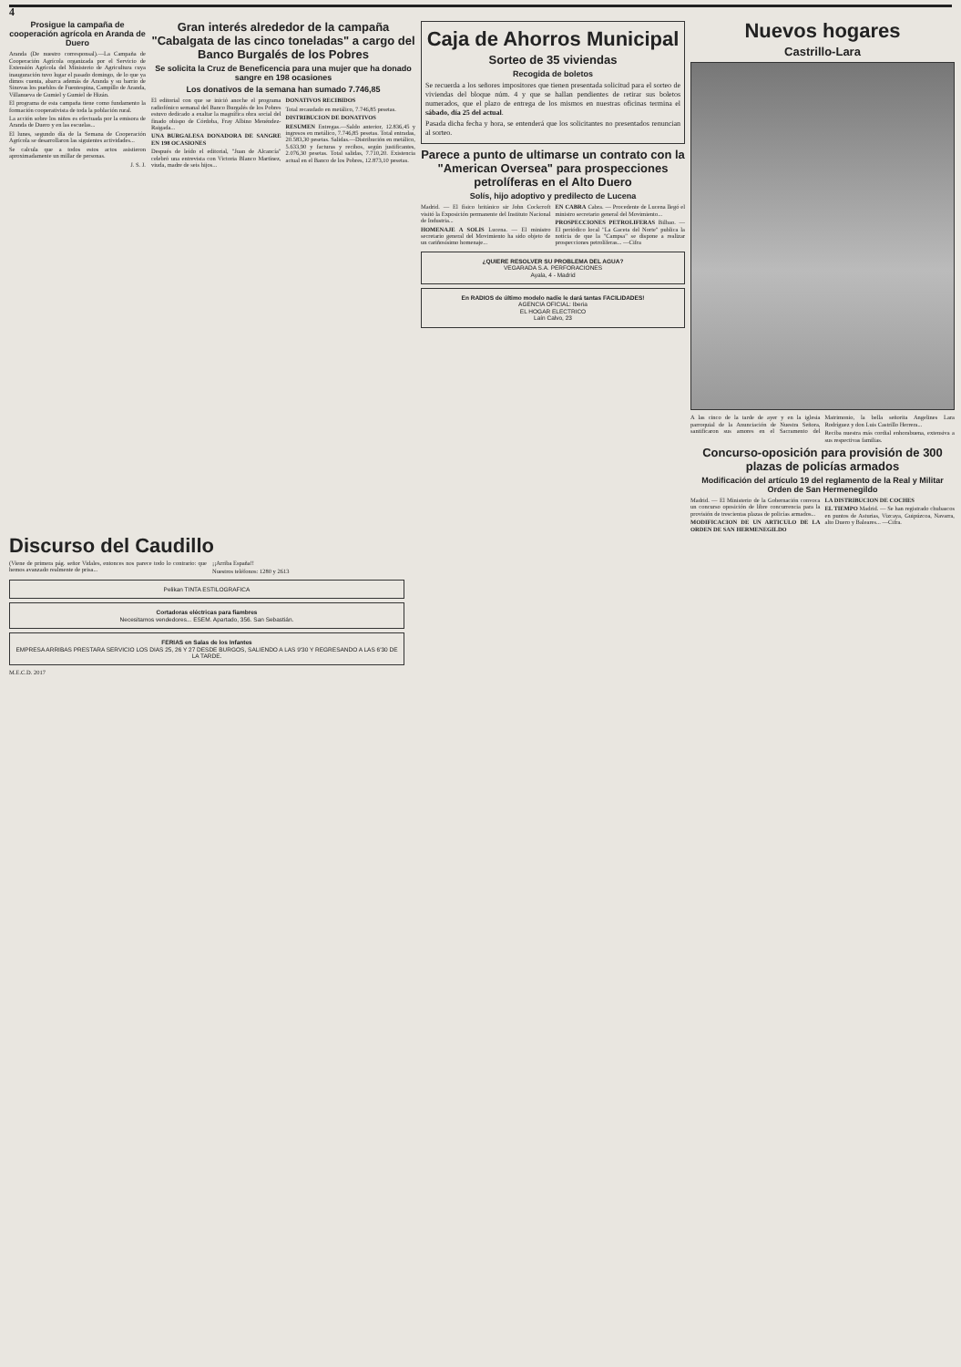4
Prosigue la campaña de cooperación agrícola en Aranda de Duero
Aranda (De nuestro corresponsal).—La Campaña de Cooperación Agrícola organizada por el Servicio de Extensión Agrícola del Ministerio de Agricultura cuya inauguración tuvo lugar el pasado domingo, de lo que ya dimos cuenta, abarca además de Aranda y su barrio de Sinovas los pueblos de Fuentespina, Campillo de Aranda, Villanueva de Gumiel y Gumiel de Hizán.
El programa de esta campaña tiene como fundamento la formación cooperativista de toda la población rural.
La acción sobre los niños es efectuada por la emisora de Aranda de Duero y en las escuelas...
El lunes, segundo día de la Semana de Cooperación Agrícola se desarrollaron las siguientes actividades...
Se calcula que a todos estos actos asistieron aproximadamente un millar de personas.
J. S. J.
Gran interés alrededor de la campaña "Cabalgata de las cinco toneladas" a cargo del Banco Burgalés de los Pobres
Se solicita la Cruz de Beneficencia para una mujer que ha donado sangre en 198 ocasiones
Los donativos de la semana han sumado 7.746,85
El editorial con que se inició anoche el programa radiofónico semanal del Banco Burgalés de los Pobres estuvo dedicado a exaltar la magnífica obra social del finado obispo de Córdoba, Fray Albino Menéndez-Raigada...
UNA BURGALESA DONADORA DE SANGRE EN 198 OCASIONES
Después de leído el editorial, "Juan de Alcancía" celebró una entrevista con Victoria Blanco Martínez, viuda, madre de seis hijos...
DONATIVOS RECIBIDOS
Total recaudado en metálico, 7.746,85 pesetas.
DISTRIBUCION DE DONATIVOS
RESUMEN Entregas.—Saldo anterior, 12.836,45 y ingresos en metálico, 7.746,85 pesetas. Total entradas, 20.583,30 pesetas. Salidas.—Distribución en metálico, 5.633,90 y facturas y recibos, según justificantes, 2.076,30 pesetas. Total salidas, 7.710,20. Existencia actual en el Banco de los Pobres, 12.873,10 pesetas.
Caja de Ahorros Municipal
Sorteo de 35 viviendas
Recogida de boletos
Se recuerda a los señores impositores que tienen presentada solicitud para el sorteo de viviendas del bloque núm. 4 y que se hallan pendientes de retirar sus boletos numerados, que el plazo de entrega de los mismos en nuestras oficinas termina el sábado, día 25 del actual.
Pasada dicha fecha y hora, se entenderá que los solicitantes no presentados renuncian al sorteo.
Parece a punto de ultimarse un contrato con la "American Oversea" para prospecciones petrolíferas en el Alto Duero
Solís, hijo adoptivo y predilecto de Lucena
Madrid. — El físico británico sir John Cockcroft visitó la Exposición permanente del Instituto Nacional de Industria...
HOMENAJE A SOLIS Lucena. — El ministro secretario general del Movimiento ha sido objeto de un cariñosísimo homenaje...
EN CABRA Cabra. — Procedente de Lucena llegó el ministro secretario general del Movimiento...
PROSPECCIONES PETROLIFERAS Bilbao. — El periódico local "La Gaceta del Norte" publica la noticia de que la "Campsa" se dispone a realizar prospecciones petrolíferas... —Cifra
¿QUIERE RESOLVER SU PROBLEMA DEL AGUA?
VEGARADA S.A. PERFORACIONES
Ayala, 4 - Madrid
En RADIOS de último modelo nadie le dará tantas FACILIDADES!
AGENCIA OFICIAL: Iberia
EL HOGAR ELECTRICO
Laín Calvo, 23
Nuevos hogares
Castrillo-Lara
A las cinco de la tarde de ayer y en la iglesia parroquial de la Anunciación de Nuestra Señora, santificaron sus amores en el Sacramento del Matrimonio, la bella señorita Angelines Lara Rodríguez y don Luis Castrillo Herrera...
Reciba nuestra más cordial enhorabuena, extensiva a sus respectivas familias.
Concurso-oposición para provisión de 300 plazas de policías armados
Modificación del artículo 19 del reglamento de la Real y Militar Orden de San Hermenegildo
Madrid. — El Ministerio de la Gobernación convoca un concurso oposición de libre concurrencia para la provisión de trescientas plazas de policías armados...
MODIFICACION DE UN ARTICULO DE LA ORDEN DE SAN HERMENEGILDO
LA DISTRIBUCION DE COCHES
EL TIEMPO Madrid. — Se han registrado chubascos en puntos de Asturias, Vizcaya, Guipúzcoa, Navarra, alto Duero y Baleares... —Cifra.
Discurso del Caudillo
(Viene de primera pág. señor Vidales, entonces nos parece todo lo contrario: que hemos avanzado realmente de prisa...
¡¡Arriba España!!
Nuestros teléfonos: 1280 y 2613
Pelikan TINTA ESTILOGRAFICA
Cortadoras eléctricas para fiambres
Necesitamos vendedores... ESEM. Apartado, 356. San Sebastián.
FERIAS en Salas de los Infantes
EMPRESA ARRIBAS PRESTARA SERVICIO LOS DIAS 25, 26 Y 27 DESDE BURGOS, SALIENDO A LAS 9'30 Y REGRESANDO A LAS 6'30 DE LA TARDE.
M.E.C.D. 2017